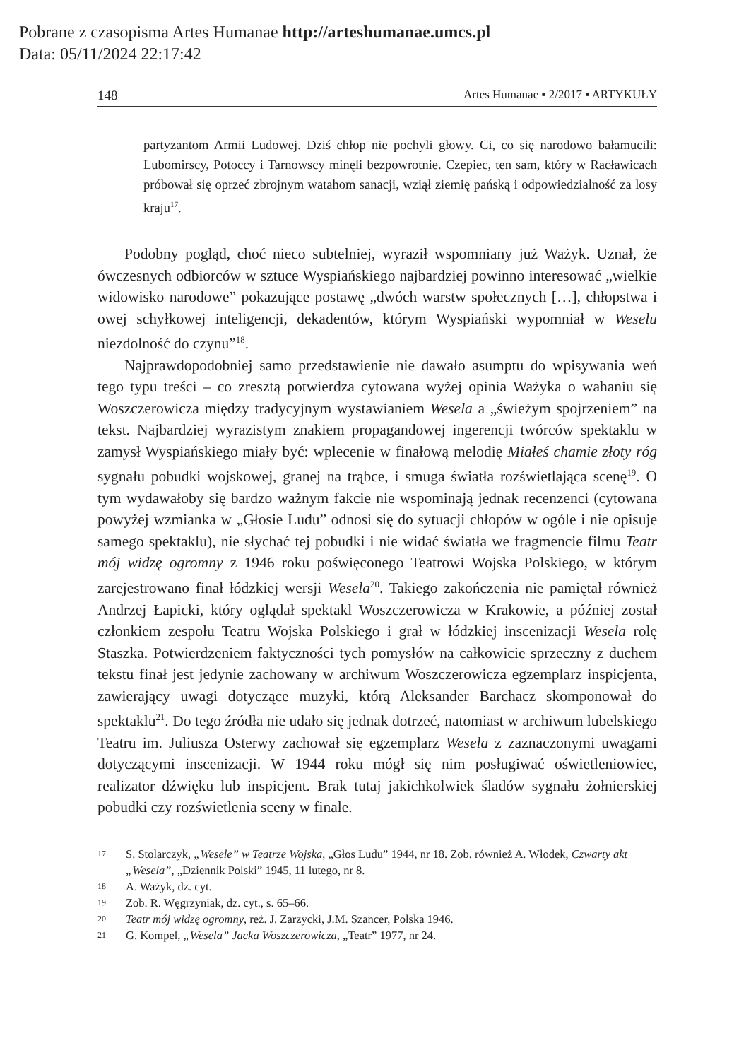Pobrane z czasopisma Artes Humanae http://arteshumanae.umcs.pl
Data: 05/11/2024 22:17:42
148 Artes Humanae ▪ 2/2017 ▪ ARTYKUŁY
partyzantom Armii Ludowej. Dziś chłop nie pochyli głowy. Ci, co się narodowo bałamucili: Lubomirscy, Potoccy i Tarnowscy minęli bezpowrotnie. Czepiec, ten sam, który w Racławicach próbował się oprzeć zbrojnym watahom sanacji, wziął ziemię pańską i odpowiedzialność za losy kraju<sup>17</sup>.
Podobny pogląd, choć nieco subtelniej, wyraził wspomniany już Ważyk. Uznał, że ówczesnych odbiorców w sztuce Wyspiańskiego najbardziej powinno interesować „wielkie widowisko narodowe” pokazujące postawę „dwóch warstw społecznych […], chłopstwa i owej schyłkowej inteligencji, dekadentów, którym Wyspiański wypomniał w Weselu niezdolność do czynu”<sup>18</sup>.
Najprawdopodobniej samo przedstawienie nie dawało asumptu do wpisywania weń tego typu treści – co zresztą potwierdza cytowana wyżej opinia Ważyka o wahaniu się Woszczerowicza między tradycyjnym wystawianiem Wesela a „świeżym spojrzeniem” na tekst. Najbardziej wyrazistym znakiem propagandowej ingerencji twórców spektaklu w zamysł Wyspiańskiego miały być: wplecenie w finałową melodię Miałeś chamie złoty róg sygnału pobudki wojskowej, granej na trąbce, i smuga światła rozświetlająca scenę<sup>19</sup>. O tym wydawałoby się bardzo ważnym fakcie nie wspominają jednak recenzenci (cytowana powyżej wzmianka w „Głosie Ludu” odnosi się do sytuacji chłopów w ogóle i nie opisuje samego spektaklu), nie słychać tej pobudki i nie widać światła we fragmencie filmu Teatr mój widzę ogromny z 1946 roku poświęconego Teatrowi Wojska Polskiego, w którym zarejestrowano finał łódzkiej wersji Wesela<sup>20</sup>. Takiego zakończenia nie pamiętał również Andrzej Łapicki, który oglądał spektakl Woszczerowicza w Krakowie, a później został członkiem zespołu Teatru Wojska Polskiego i grał w łódzkiej inscenizacji Wesela rolę Staszka. Potwierdzeniem faktyczności tych pomysłów na całkowicie sprzeczny z duchem tekstu finał jest jedynie zachowany w archiwum Woszczerowicza egzemplarz inspicjenta, zawierający uwagi dotyczące muzyki, którą Aleksander Barchacz skomponował do spektaklu<sup>21</sup>. Do tego źródła nie udało się jednak dotrzeć, natomiast w archiwum lubelskiego Teatru im. Juliusza Osterwy zachował się egzemplarz Wesela z zaznaczonymi uwagami dotyczącymi inscenizacji. W 1944 roku mógł się nim posługiwać oświetleniowiec, realizator dźwięku lub inspicjent. Brak tutaj jakichkolwiek śladów sygnału żołnierskiej pobudki czy rozświetlenia sceny w finale.
17 S. Stolarczyk, „Wesele” w Teatrze Wojska, „Głos Ludu” 1944, nr 18. Zob. również A. Włodek, Czwarty akt „Wesela”, „Dziennik Polski” 1945, 11 lutego, nr 8.
18 A. Ważyk, dz. cyt.
19 Zob. R. Węgrzyniak, dz. cyt., s. 65–66.
20 Teatr mój widzę ogromny, reż. J. Zarzycki, J.M. Szancer, Polska 1946.
21 G. Kompel, „Wesela” Jacka Woszczerowicza, „Teatr” 1977, nr 24.